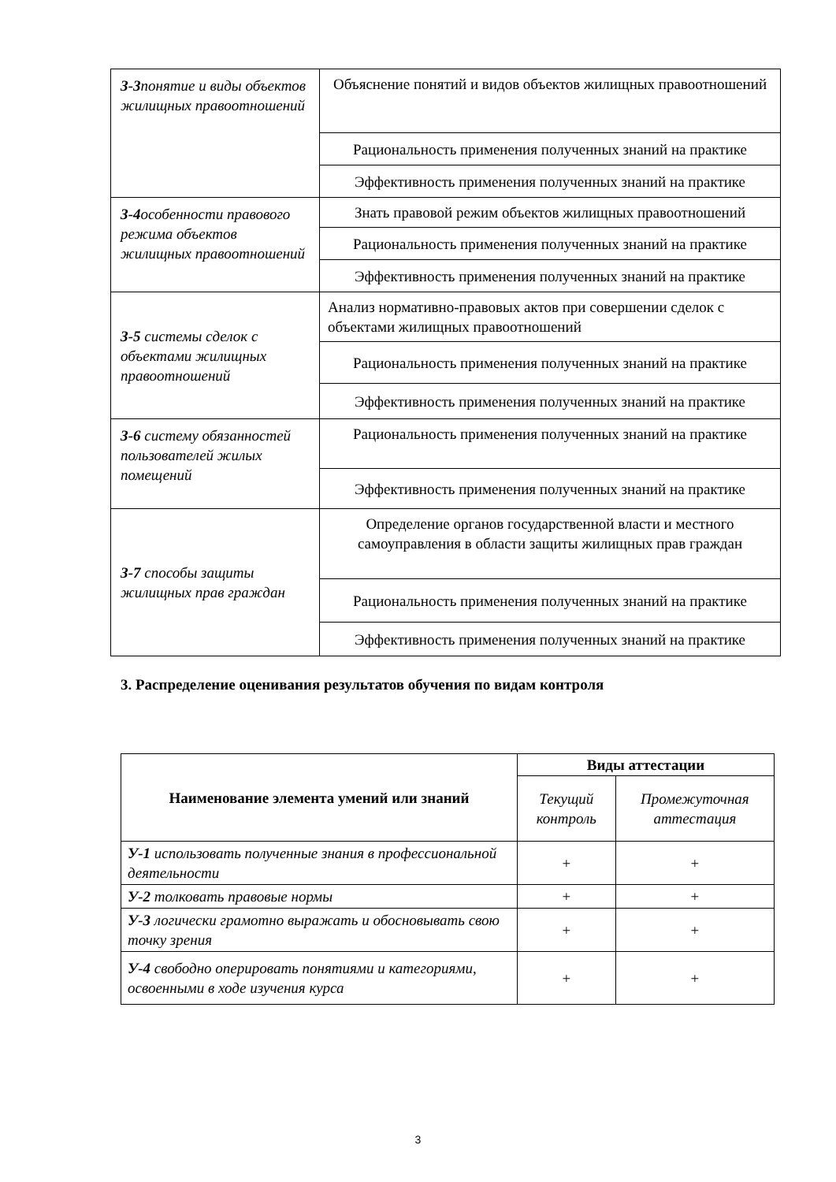| З-3 понятие и виды объектов жилищных правоотношений | Объяснение понятий и видов объектов жилищных правоотношений |
| | Рациональность применения полученных знаний на практике |
| | Эффективность применения полученных знаний на практике |
| З-4 особенности правового режима объектов жилищных правоотношений | Знать правовой режим объектов жилищных правоотношений |
| | Рациональность применения полученных знаний на практике |
| | Эффективность применения полученных знаний на практике |
| З-5 системы сделок с объектами жилищных правоотношений | Анализ нормативно-правовых актов при совершении сделок с объектами жилищных правоотношений |
| | Рациональность применения полученных знаний на практике |
| | Эффективность применения полученных знаний на практике |
| З-6 систему обязанностей пользователей жилых помещений | Рациональность применения полученных знаний на практике |
| | Эффективность применения полученных знаний на практике |
| З-7 способы защиты жилищных прав граждан | Определение органов государственной власти и местного самоуправления в области защиты жилищных прав граждан |
| | Рациональность применения полученных знаний на практике |
| | Эффективность применения полученных знаний на практике |
3. Распределение оценивания результатов обучения по видам контроля
| Наименование элемента умений или знаний | Виды аттестации | |
| --- | --- | --- |
| | Текущий контроль | Промежуточная аттестация |
| У-1 использовать полученные знания в профессиональной деятельности | + | + |
| У-2 толковать правовые нормы | + | + |
| У-3 логически грамотно выражать и обосновывать свою точку зрения | + | + |
| У-4 свободно оперировать понятиями и категориями, освоенными в ходе изучения курса | + | + |
3